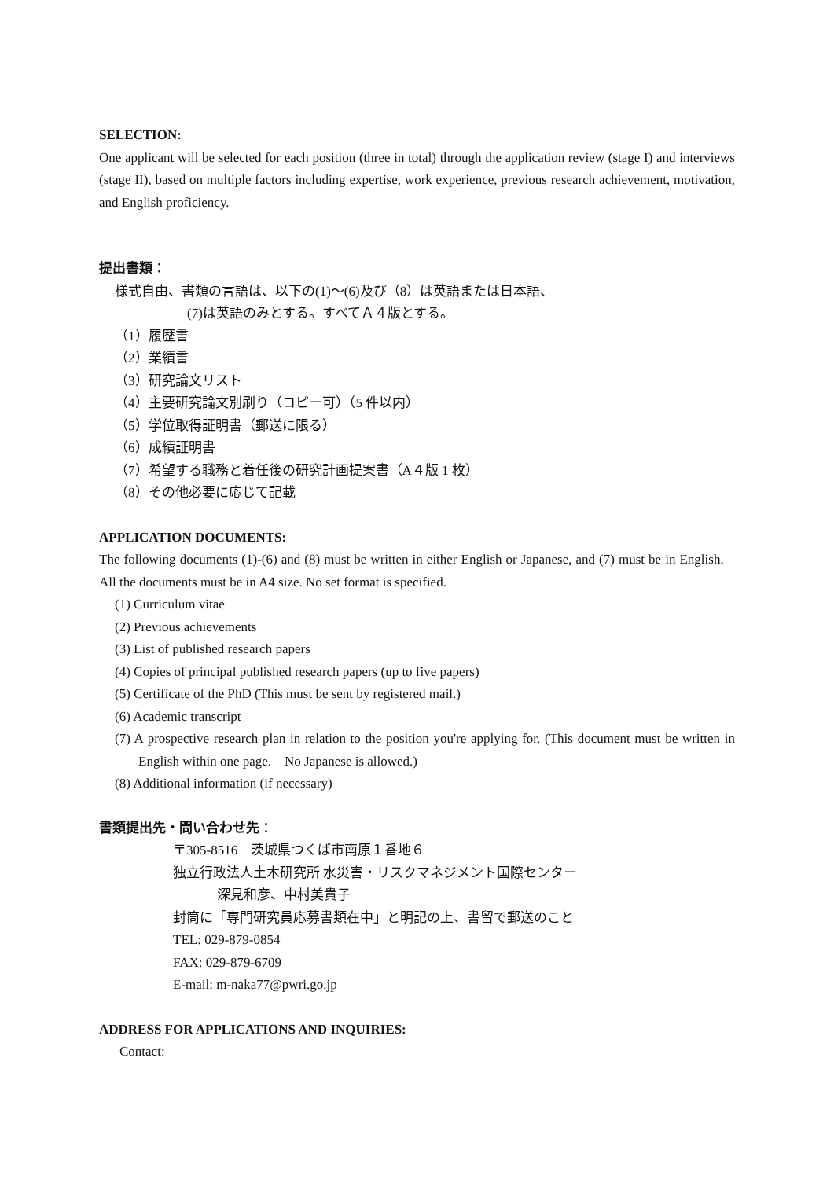SELECTION:
One applicant will be selected for each position (three in total) through the application review (stage I) and interviews (stage II), based on multiple factors including expertise, work experience, previous research achievement, motivation, and English proficiency.
提出書類：
様式自由、書類の言語は、以下の(1)～(6)及び（8）は英語または日本語、
(7)は英語のみとする。すべてＡ４版とする。
（1）履歴書
（2）業績書
（3）研究論文リスト
（4）主要研究論文別刷り（コピー可）（5 件以内）
（5）学位取得証明書（郵送に限る）
（6）成績証明書
（7）希望する職務と着任後の研究計画提案書（A４版 1 枚）
（8）その他必要に応じて記載
APPLICATION DOCUMENTS:
The following documents (1)-(6) and (8) must be written in either English or Japanese, and (7) must be in English. All the documents must be in A4 size. No set format is specified.
(1) Curriculum vitae
(2) Previous achievements
(3) List of published research papers
(4) Copies of principal published research papers (up to five papers)
(5) Certificate of the PhD (This must be sent by registered mail.)
(6) Academic transcript
(7) A prospective research plan in relation to the position you're applying for. (This document must be written in English within one page. No Japanese is allowed.)
(8) Additional information (if necessary)
書類提出先・問い合わせ先：
〒305-8516　茨城県つくば市南原１番地６
独立行政法人土木研究所 水災害・リスクマネジメント国際センター
深見和彦、中村美貴子
封筒に「専門研究員応募書類在中」と明記の上、書留で郵送のこと
TEL: 029-879-0854
FAX: 029-879-6709
E-mail: m-naka77@pwri.go.jp
ADDRESS FOR APPLICATIONS AND INQUIRIES:
Contact: